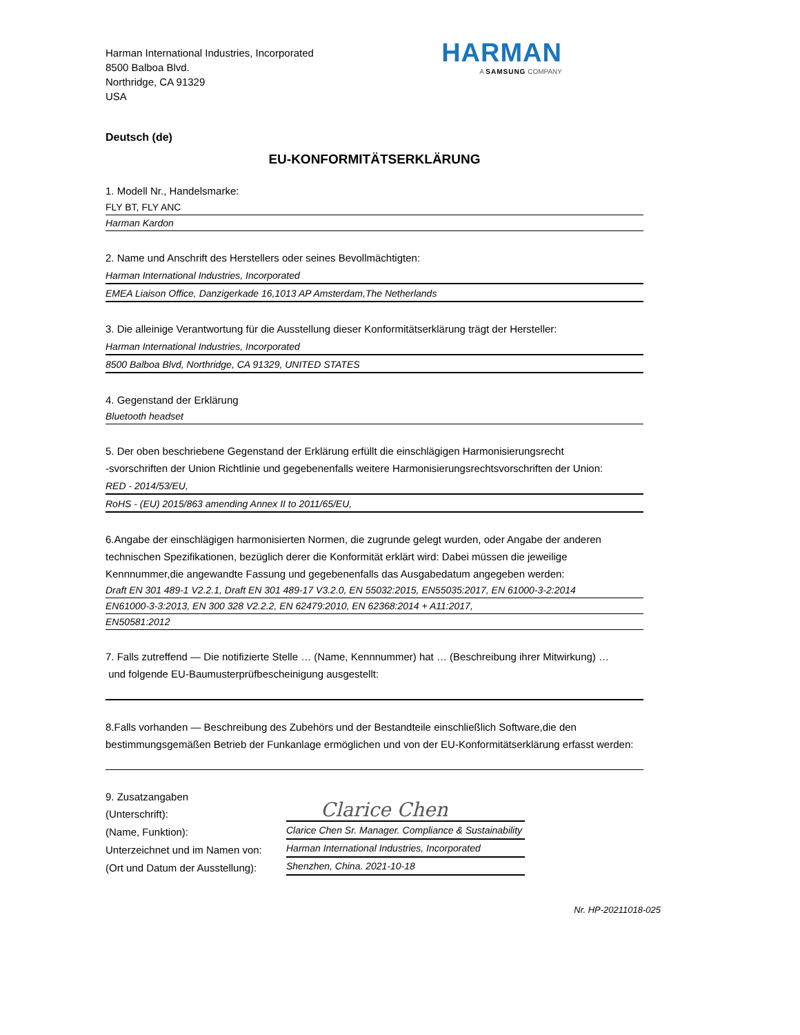Harman International Industries, Incorporated
8500 Balboa Blvd.
Northridge, CA 91329
USA
HARMAN
A SAMSUNG COMPANY
Deutsch (de)
EU-KONFORMITÄTSERKLÄRUNG
1. Modell Nr., Handelsmarke:
FLY BT, FLY ANC
Harman Kardon
2. Name und Anschrift des Herstellers oder seines Bevollmächtigten:
Harman International Industries, Incorporated
EMEA Liaison Office, Danzigerkade 16,1013 AP Amsterdam,The Netherlands
3. Die alleinige Verantwortung für die Ausstellung dieser Konformitätserklärung trägt der Hersteller:
Harman International Industries, Incorporated
8500 Balboa Blvd, Northridge, CA 91329, UNITED STATES
4. Gegenstand der Erklärung
Bluetooth headset
5. Der oben beschriebene Gegenstand der Erklärung erfüllt die einschlägigen Harmonisierungsrecht
-svorschriften der Union Richtlinie und gegebenenfalls weitere Harmonisierungsrechtsvorschriften der Union:
RED - 2014/53/EU,
RoHS - (EU) 2015/863 amending Annex II to 2011/65/EU,
6.Angabe der einschlägigen harmonisierten Normen, die zugrunde gelegt wurden, oder Angabe der anderen technischen Spezifikationen, bezüglich derer die Konformität erklärt wird: Dabei müssen die jeweilige Kennnummer,die angewandte Fassung und gegebenenfalls das Ausgabedatum angegeben werden:
Draft EN 301 489-1 V2.2.1, Draft EN 301 489-17 V3.2.0, EN 55032:2015, EN55035:2017, EN 61000-3-2:2014
EN61000-3-3:2013, EN 300 328 V2.2.2, EN 62479:2010, EN 62368:2014 + A11:2017,
EN50581:2012
7. Falls zutreffend — Die notifizierte Stelle … (Name, Kennnummer) hat … (Beschreibung ihrer Mitwirkung) …
und folgende EU-Baumusterprüfbescheinigung ausgestellt:
8.Falls vorhanden — Beschreibung des Zubehörs und der Bestandteile einschließlich Software,die den bestimmungsgemäßen Betrieb der Funkanlage ermöglichen und von der EU-Konformitätserklärung erfasst werden:
9. Zusatzangaben
(Unterschrift):
(Name, Funktion):
Unterzeichnet und im Namen von:
(Ort und Datum der Ausstellung):
Clarice Chen
Clarice Chen Sr. Manager. Compliance & Sustainability
Harman International Industries, Incorporated
Shenzhen, China. 2021-10-18
Nr. HP-20211018-025